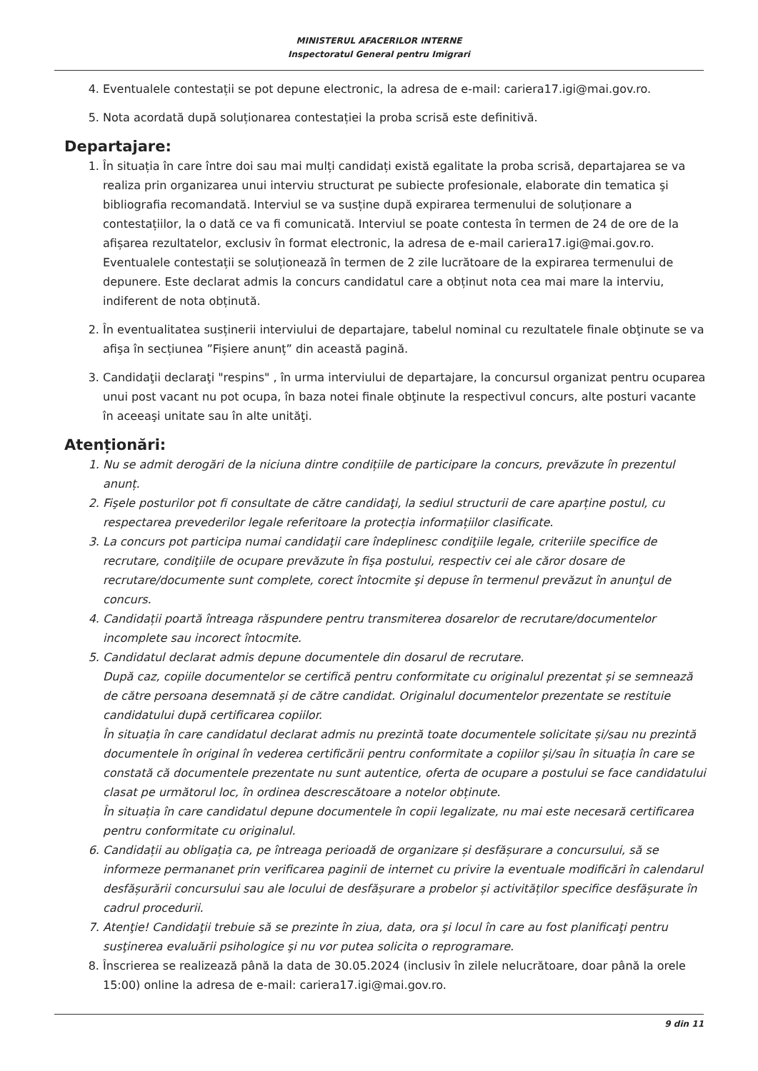MINISTERUL AFACERILOR INTERNE
Inspectoratul General pentru Imigrari
4. Eventualele contestații se pot depune electronic, la adresa de e-mail: cariera17.igi@mai.gov.ro.
5. Nota acordată după soluționarea contestației la proba scrisă este definitivă.
Departajare:
1. În situația în care între doi sau mai mulți candidați există egalitate la proba scrisă, departajarea se va realiza prin organizarea unui interviu structurat pe subiecte profesionale, elaborate din tematica şi bibliografia recomandată. Interviul se va susține după expirarea termenului de soluționare a contestațiilor, la o dată ce va fi comunicată. Interviul se poate contesta în termen de 24 de ore de la afișarea rezultatelor, exclusiv în format electronic, la adresa de e-mail cariera17.igi@mai.gov.ro. Eventualele contestații se soluționează în termen de 2 zile lucrătoare de la expirarea termenului de depunere. Este declarat admis la concurs candidatul care a obținut nota cea mai mare la interviu, indiferent de nota obținută.
2. În eventualitatea susținerii interviului de departajare, tabelul nominal cu rezultatele finale obţinute se va afişa în secțiunea ”Fișiere anunț” din această pagină.
3. Candidaţii declaraţi "respins" , în urma interviului de departajare, la concursul organizat pentru ocuparea unui post vacant nu pot ocupa, în baza notei finale obţinute la respectivul concurs, alte posturi vacante în aceeaşi unitate sau în alte unităţi.
Atenționări:
1. Nu se admit derogări de la niciuna dintre condițiile de participare la concurs, prevăzute în prezentul anunț.
2. Fişele posturilor pot fi consultate de către candidaţi, la sediul structurii de care aparține postul, cu respectarea prevederilor legale referitoare la protecția informațiilor clasificate.
3. La concurs pot participa numai candidaţii care îndeplinesc condiţiile legale, criteriile specifice de recrutare, condiţiile de ocupare prevăzute în fişa postului, respectiv cei ale căror dosare de recrutare/documente sunt complete, corect întocmite şi depuse în termenul prevăzut în anunţul de concurs.
4. Candidații poartă întreaga răspundere pentru transmiterea dosarelor de recrutare/documentelor incomplete sau incorect întocmite.
5. Candidatul declarat admis depune documentele din dosarul de recrutare.
După caz, copiile documentelor se certifică pentru conformitate cu originalul prezentat și se semnează de către persoana desemnată și de către candidat. Originalul documentelor prezentate se restituie candidatului după certificarea copiilor.
În situația în care candidatul declarat admis nu prezintă toate documentele solicitate și/sau nu prezintă documentele în original în vederea certificării pentru conformitate a copiilor și/sau în situația în care se constată că documentele prezentate nu sunt autentice, oferta de ocupare a postului se face candidatului clasat pe următorul loc, în ordinea descrescătoare a notelor obținute.
În situația în care candidatul depune documentele în copii legalizate, nu mai este necesară certificarea pentru conformitate cu originalul.
6. Candidații au obligația ca, pe întreaga perioadă de organizare și desfășurare a concursului, să se informeze permananet prin verificarea paginii de internet cu privire la eventuale modificări în calendarul desfășurării concursului sau ale locului de desfășurare a probelor și activităților specifice desfășurate în cadrul procedurii.
7. Atenţie! Candidaţii trebuie să se prezinte în ziua, data, ora şi locul în care au fost planificaţi pentru susţinerea evaluării psihologice şi nu vor putea solicita o reprogramare.
8. Înscrierea se realizează până la data de 30.05.2024 (inclusiv în zilele nelucrătoare, doar până la orele 15:00) online la adresa de e-mail: cariera17.igi@mai.gov.ro.
9 din 11